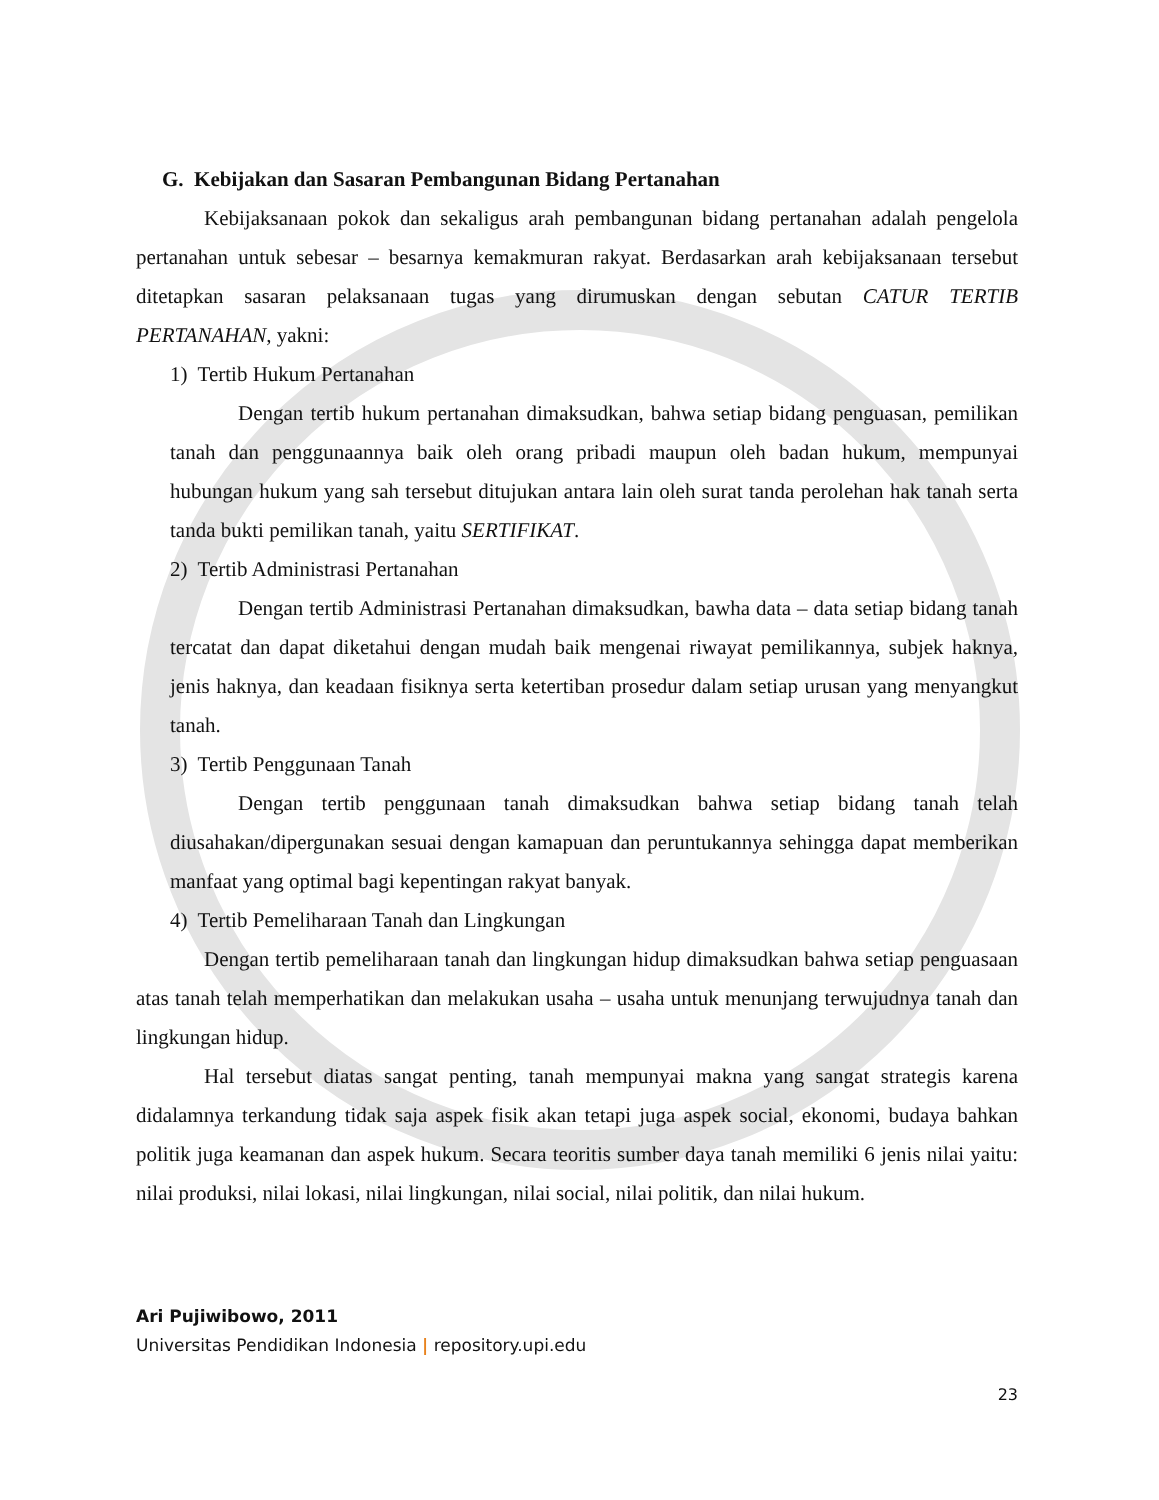G. Kebijakan dan Sasaran Pembangunan Bidang Pertanahan
Kebijaksanaan pokok dan sekaligus arah pembangunan bidang pertanahan adalah pengelola pertanahan untuk sebesar – besarnya kemakmuran rakyat. Berdasarkan arah kebijaksanaan tersebut ditetapkan sasaran pelaksanaan tugas yang dirumuskan dengan sebutan CATUR TERTIB PERTANAHAN, yakni:
1) Tertib Hukum Pertanahan
Dengan tertib hukum pertanahan dimaksudkan, bahwa setiap bidang penguasan, pemilikan tanah dan penggunaannya baik oleh orang pribadi maupun oleh badan hukum, mempunyai hubungan hukum yang sah tersebut ditujukan antara lain oleh surat tanda perolehan hak tanah serta tanda bukti pemilikan tanah, yaitu SERTIFIKAT.
2) Tertib Administrasi Pertanahan
Dengan tertib Administrasi Pertanahan dimaksudkan, bawha data – data setiap bidang tanah tercatat dan dapat diketahui dengan mudah baik mengenai riwayat pemilikannya, subjek haknya, jenis haknya, dan keadaan fisiknya serta ketertiban prosedur dalam setiap urusan yang menyangkut tanah.
3) Tertib Penggunaan Tanah
Dengan tertib penggunaan tanah dimaksudkan bahwa setiap bidang tanah telah diusahakan/dipergunakan sesuai dengan kamapuan dan peruntukannya sehingga dapat memberikan manfaat yang optimal bagi kepentingan rakyat banyak.
4) Tertib Pemeliharaan Tanah dan Lingkungan
Dengan tertib pemeliharaan tanah dan lingkungan hidup dimaksudkan bahwa setiap penguasaan atas tanah telah memperhatikan dan melakukan usaha – usaha untuk menunjang terwujudnya tanah dan lingkungan hidup.
Hal tersebut diatas sangat penting, tanah mempunyai makna yang sangat strategis karena didalamnya terkandung tidak saja aspek fisik akan tetapi juga aspek social, ekonomi, budaya bahkan politik juga keamanan dan aspek hukum. Secara teoritis sumber daya tanah memiliki 6 jenis nilai yaitu: nilai produksi, nilai lokasi, nilai lingkungan, nilai social, nilai politik, dan nilai hukum.
Ari Pujiwibowo, 2011
Universitas Pendidikan Indonesia | repository.upi.edu
23